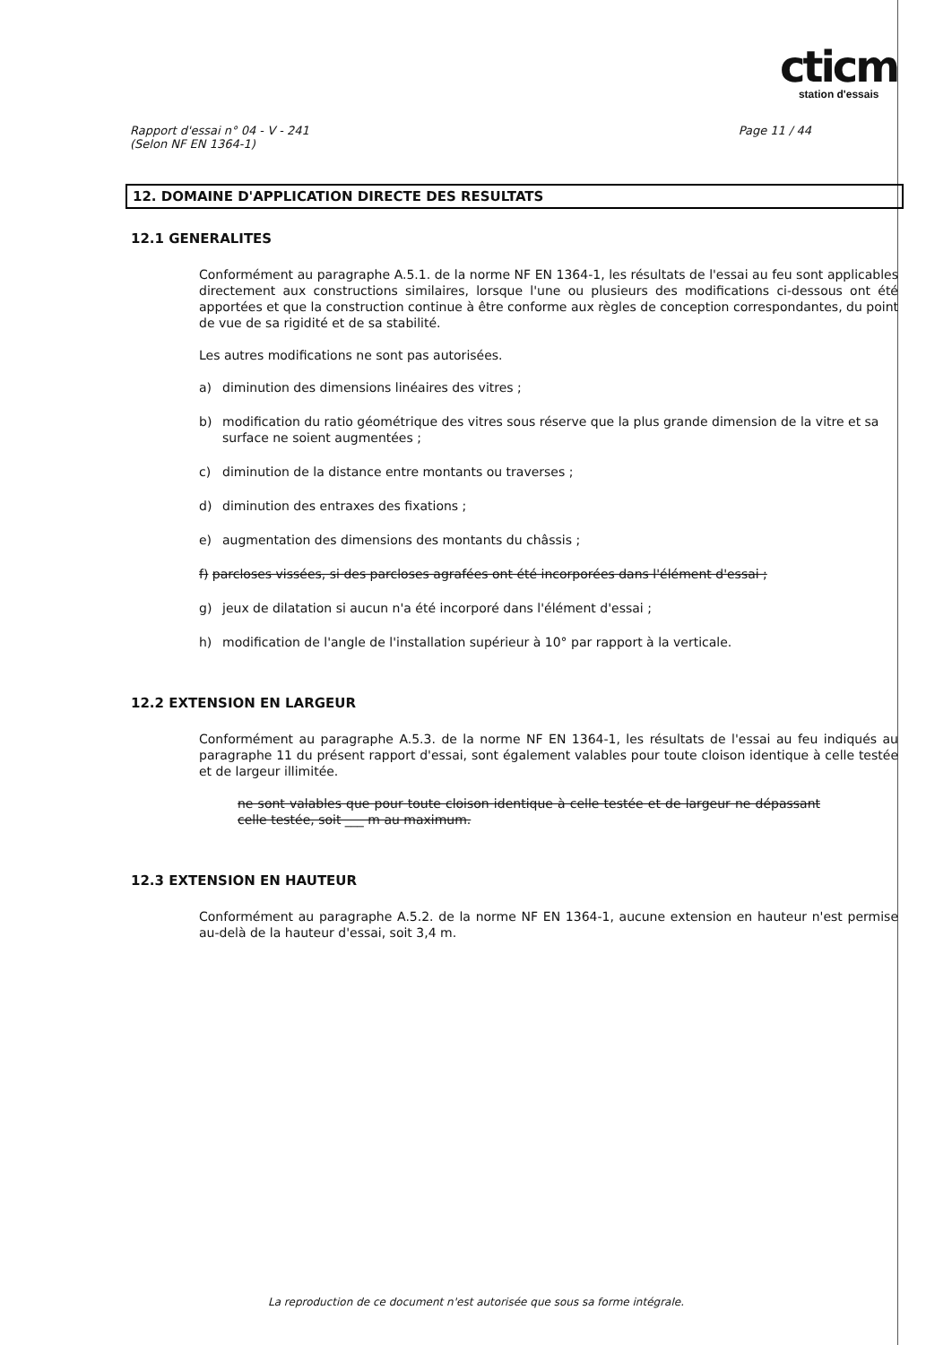cticm
station d'essais
Rapport d'essai n° 04 - V - 241
(Selon NF EN 1364-1)
Page 11 / 44
12. DOMAINE D'APPLICATION DIRECTE DES RESULTATS
12.1 GENERALITES
Conformément au paragraphe A.5.1. de la norme NF EN 1364-1, les résultats de l'essai au feu sont applicables directement aux constructions similaires, lorsque l'une ou plusieurs des modifications ci-dessous ont été apportées et que la construction continue à être conforme aux règles de conception correspondantes, du point de vue de sa rigidité et de sa stabilité.
Les autres modifications ne sont pas autorisées.
a) diminution des dimensions linéaires des vitres ;
b) modification du ratio géométrique des vitres sous réserve que la plus grande dimension de la vitre et sa surface ne soient augmentées ;
c) diminution de la distance entre montants ou traverses ;
d) diminution des entraxes des fixations ;
e) augmentation des dimensions des montants du châssis ;
f) parcloses vissées, si des parcloses agrafées ont été incorporées dans l'élément d'essai ;
g) jeux de dilatation si aucun n'a été incorporé dans l'élément d'essai ;
h) modification de l'angle de l'installation supérieur à 10° par rapport à la verticale.
12.2 EXTENSION EN LARGEUR
Conformément au paragraphe A.5.3. de la norme NF EN 1364-1, les résultats de l'essai au feu indiqués au paragraphe 11 du présent rapport d'essai, sont également valables pour toute cloison identique à celle testée et de largeur illimitée.
ne sont valables que pour toute cloison identique à celle testée et de largeur ne dépassant celle testée, soit ___ m au maximum.
12.3 EXTENSION EN HAUTEUR
Conformément au paragraphe A.5.2. de la norme NF EN 1364-1, aucune extension en hauteur n'est permise au-delà de la hauteur d'essai, soit 3,4 m.
La reproduction de ce document n'est autorisée que sous sa forme intégrale.